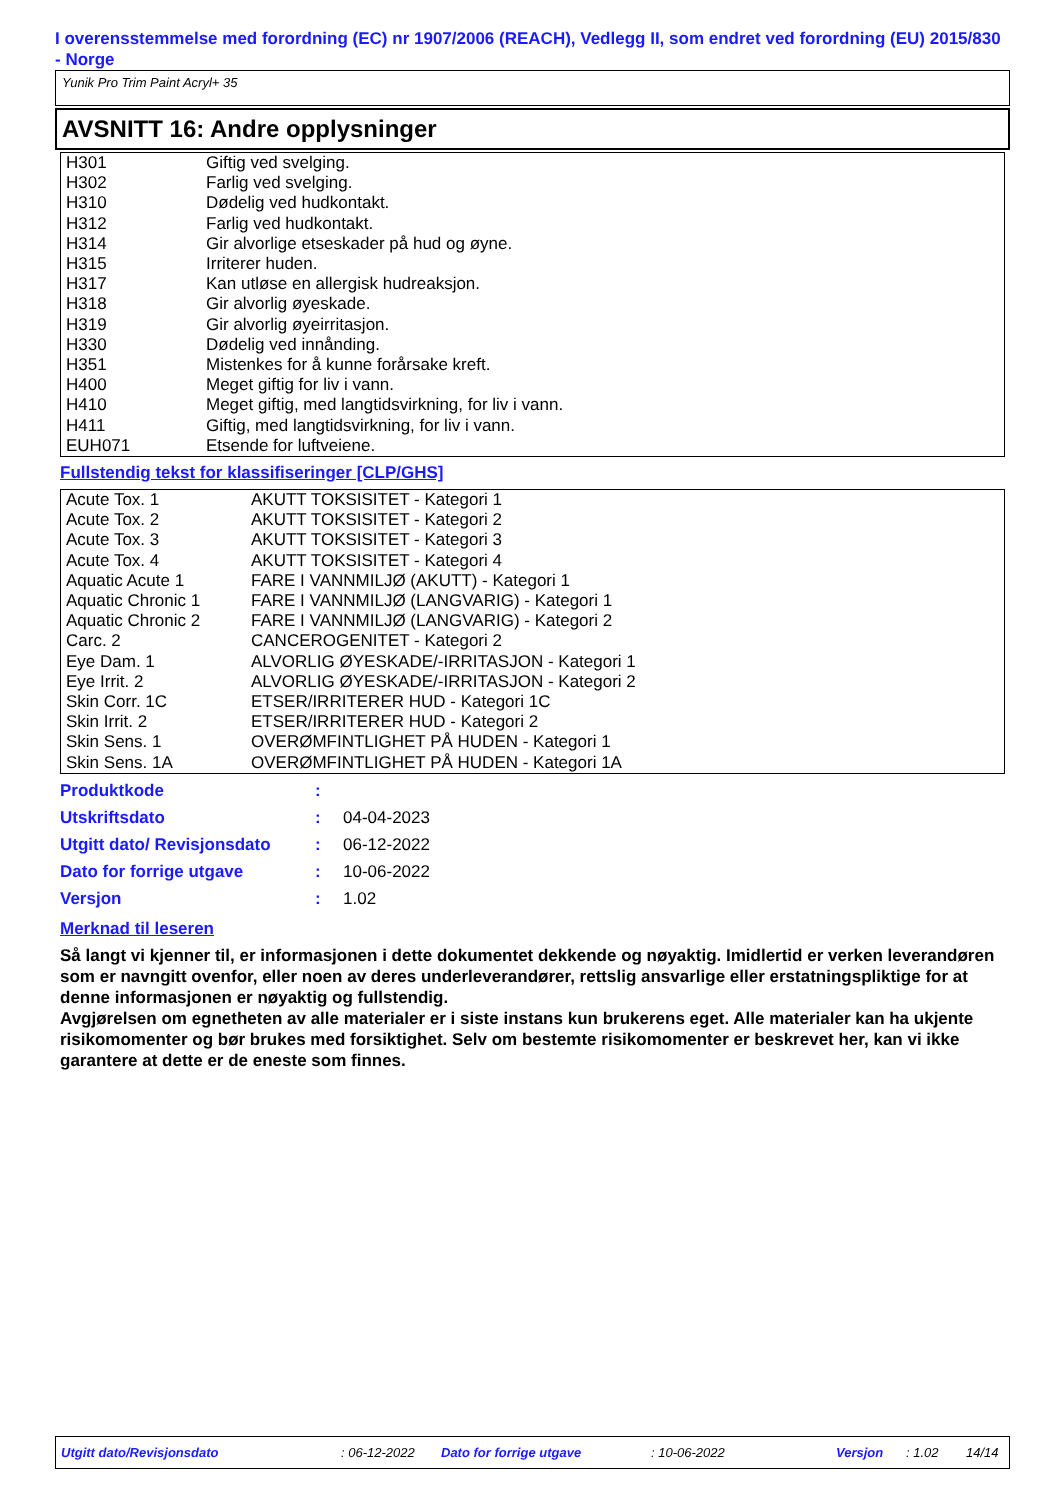I overensstemmelse med forordning (EC) nr 1907/2006 (REACH), Vedlegg II, som endret ved forordning (EU) 2015/830 - Norge
Yunik Pro Trim Paint Acryl+ 35
AVSNITT 16: Andre opplysninger
| H301 | Giftig ved svelging. |
| H302 | Farlig ved svelging. |
| H310 | Dødelig ved hudkontakt. |
| H312 | Farlig ved hudkontakt. |
| H314 | Gir alvorlige etseskader på hud og øyne. |
| H315 | Irriterer huden. |
| H317 | Kan utløse en allergisk hudreaksjon. |
| H318 | Gir alvorlig øyeskade. |
| H319 | Gir alvorlig øyeirritasjon. |
| H330 | Dødelig ved innånding. |
| H351 | Mistenkes for å kunne forårsake kreft. |
| H400 | Meget giftig for liv i vann. |
| H410 | Meget giftig, med langtidsvirkning, for liv i vann. |
| H411 | Giftig, med langtidsvirkning, for liv i vann. |
| EUH071 | Etsende for luftveiene. |
Fullstendig tekst for klassifiseringer [CLP/GHS]
| Acute Tox. 1 | AKUTT TOKSISITET - Kategori 1 |
| Acute Tox. 2 | AKUTT TOKSISITET - Kategori 2 |
| Acute Tox. 3 | AKUTT TOKSISITET - Kategori 3 |
| Acute Tox. 4 | AKUTT TOKSISITET - Kategori 4 |
| Aquatic Acute 1 | FARE I VANNMILJØ (AKUTT) - Kategori 1 |
| Aquatic Chronic 1 | FARE I VANNMILJØ (LANGVARIG) - Kategori 1 |
| Aquatic Chronic 2 | FARE I VANNMILJØ (LANGVARIG) - Kategori 2 |
| Carc. 2 | CANCEROGENITET - Kategori 2 |
| Eye Dam. 1 | ALVORLIG ØYESKADE/-IRRITASJON - Kategori 1 |
| Eye Irrit. 2 | ALVORLIG ØYESKADE/-IRRITASJON - Kategori 2 |
| Skin Corr. 1C | ETSER/IRRITERER HUD - Kategori 1C |
| Skin Irrit. 2 | ETSER/IRRITERER HUD - Kategori 2 |
| Skin Sens. 1 | OVERØMFINTLIGHET PÅ HUDEN - Kategori 1 |
| Skin Sens. 1A | OVERØMFINTLIGHET PÅ HUDEN - Kategori 1A |
| Produktkode | : | |
| Utskriftsdato | : | 04-04-2023 |
| Utgitt dato/ Revisjonsdato | : | 06-12-2022 |
| Dato for forrige utgave | : | 10-06-2022 |
| Versjon | : | 1.02 |
Merknad til leseren
Så langt vi kjenner til, er informasjonen i dette dokumentet dekkende og nøyaktig. Imidlertid er verken leverandøren som er navngitt ovenfor, eller noen av deres underleverandører, rettslig ansvarlige eller erstatningspliktige for at denne informasjonen er nøyaktig og fullstendig.
Avgjørelsen om egnetheten av alle materialer er i siste instans kun brukerens eget. Alle materialer kan ha ukjente risikomomenter og bør brukes med forsiktighet. Selv om bestemte risikomomenter er beskrevet her, kan vi ikke garantere at dette er de eneste som finnes.
Utgitt dato/Revisjonsdato : 06-12-2022 Dato for forrige utgave : 10-06-2022 Versjon : 1.02 14/14